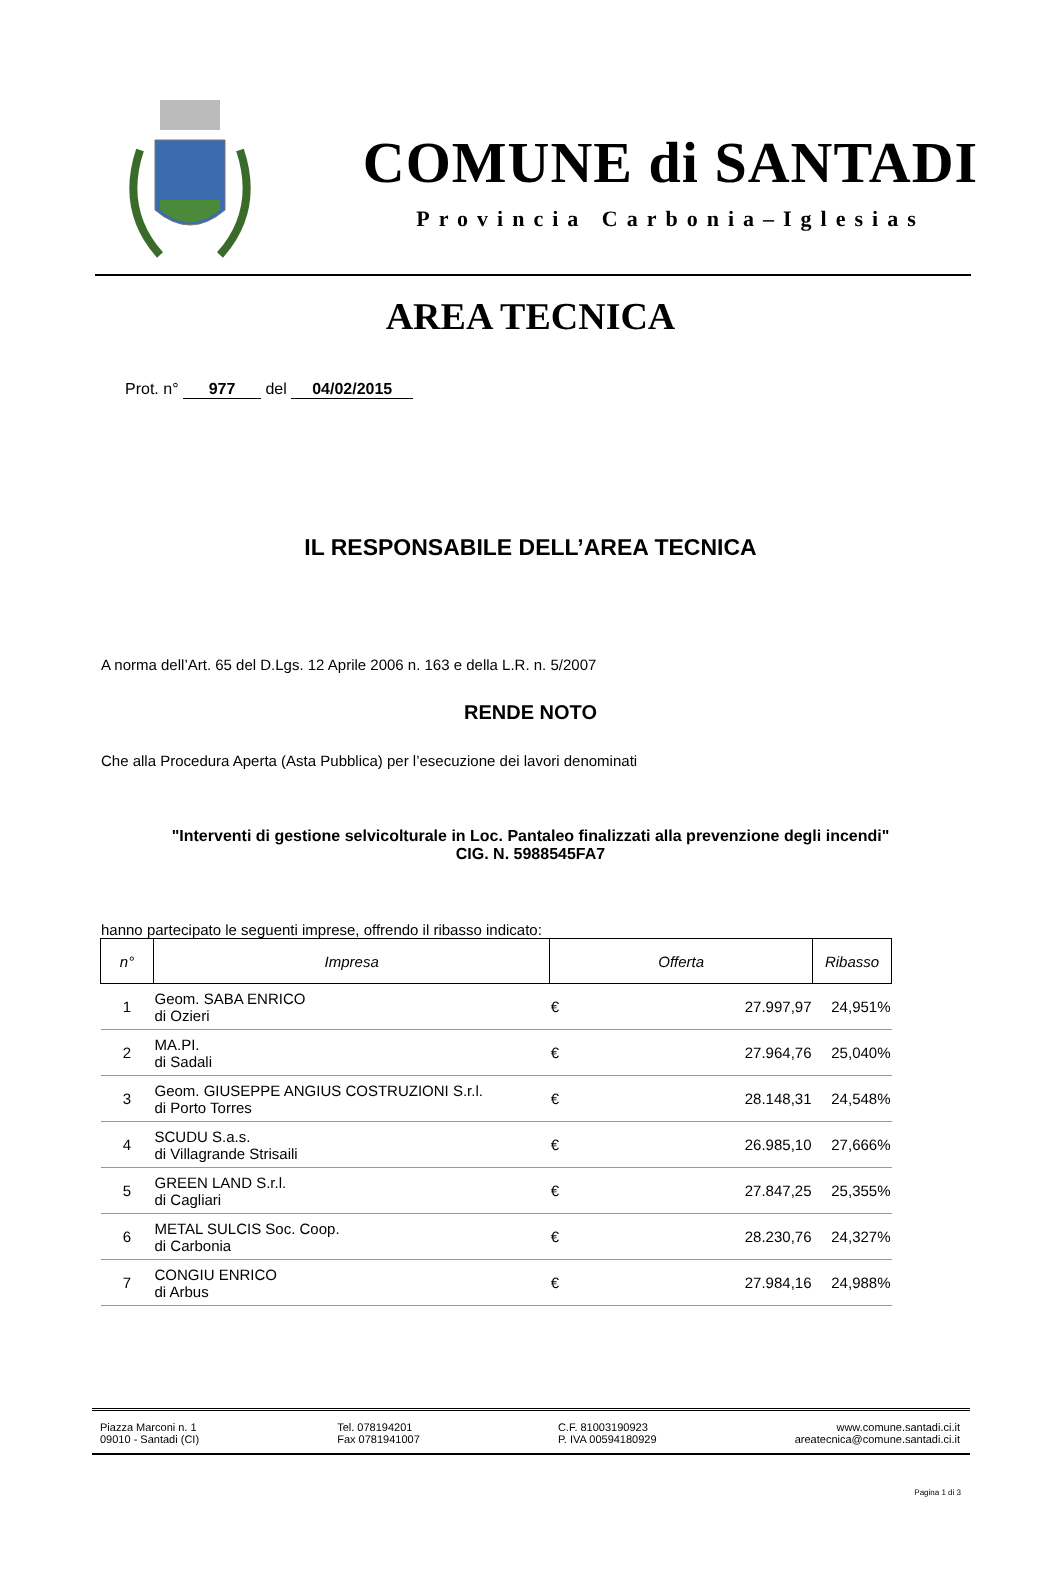COMUNE di SANTADI
Provincia Carbonia–Iglesias
AREA TECNICA
Prot. n° 977 del 04/02/2015
IL RESPONSABILE DELL’AREA TECNICA
A norma dell’Art. 65 del D.Lgs. 12 Aprile 2006 n. 163 e della L.R. n. 5/2007
RENDE NOTO
Che alla Procedura Aperta (Asta Pubblica) per l’esecuzione dei lavori denominati
"Interventi di gestione selvicolturale in Loc. Pantaleo finalizzati alla prevenzione degli incendi"
CIG. N. 5988545FA7
hanno partecipato le seguenti imprese, offrendo il ribasso indicato:
| n° | Impresa | Offerta | | Ribasso |
| --- | --- | --- | --- | --- |
| 1 | Geom. SABA ENRICO di Ozieri | € | 27.997,97 | 24,951% |
| 2 | MA.PI. di Sadali | € | 27.964,76 | 25,040% |
| 3 | Geom. GIUSEPPE ANGIUS COSTRUZIONI S.r.l. di Porto Torres | € | 28.148,31 | 24,548% |
| 4 | SCUDU S.a.s. di Villagrande Strisaili | € | 26.985,10 | 27,666% |
| 5 | GREEN LAND S.r.l. di Cagliari | € | 27.847,25 | 25,355% |
| 6 | METAL SULCIS Soc. Coop. di Carbonia | € | 28.230,76 | 24,327% |
| 7 | CONGIU ENRICO di Arbus | € | 27.984,16 | 24,988% |
Piazza Marconi n. 1
09010 - Santadi (CI)
Tel. 078194201
Fax 0781941007
C.F. 81003190923
P. IVA 00594180929
www.comune.santadi.ci.it
areatecnica@comune.santadi.ci.it
Pagina 1 di 3